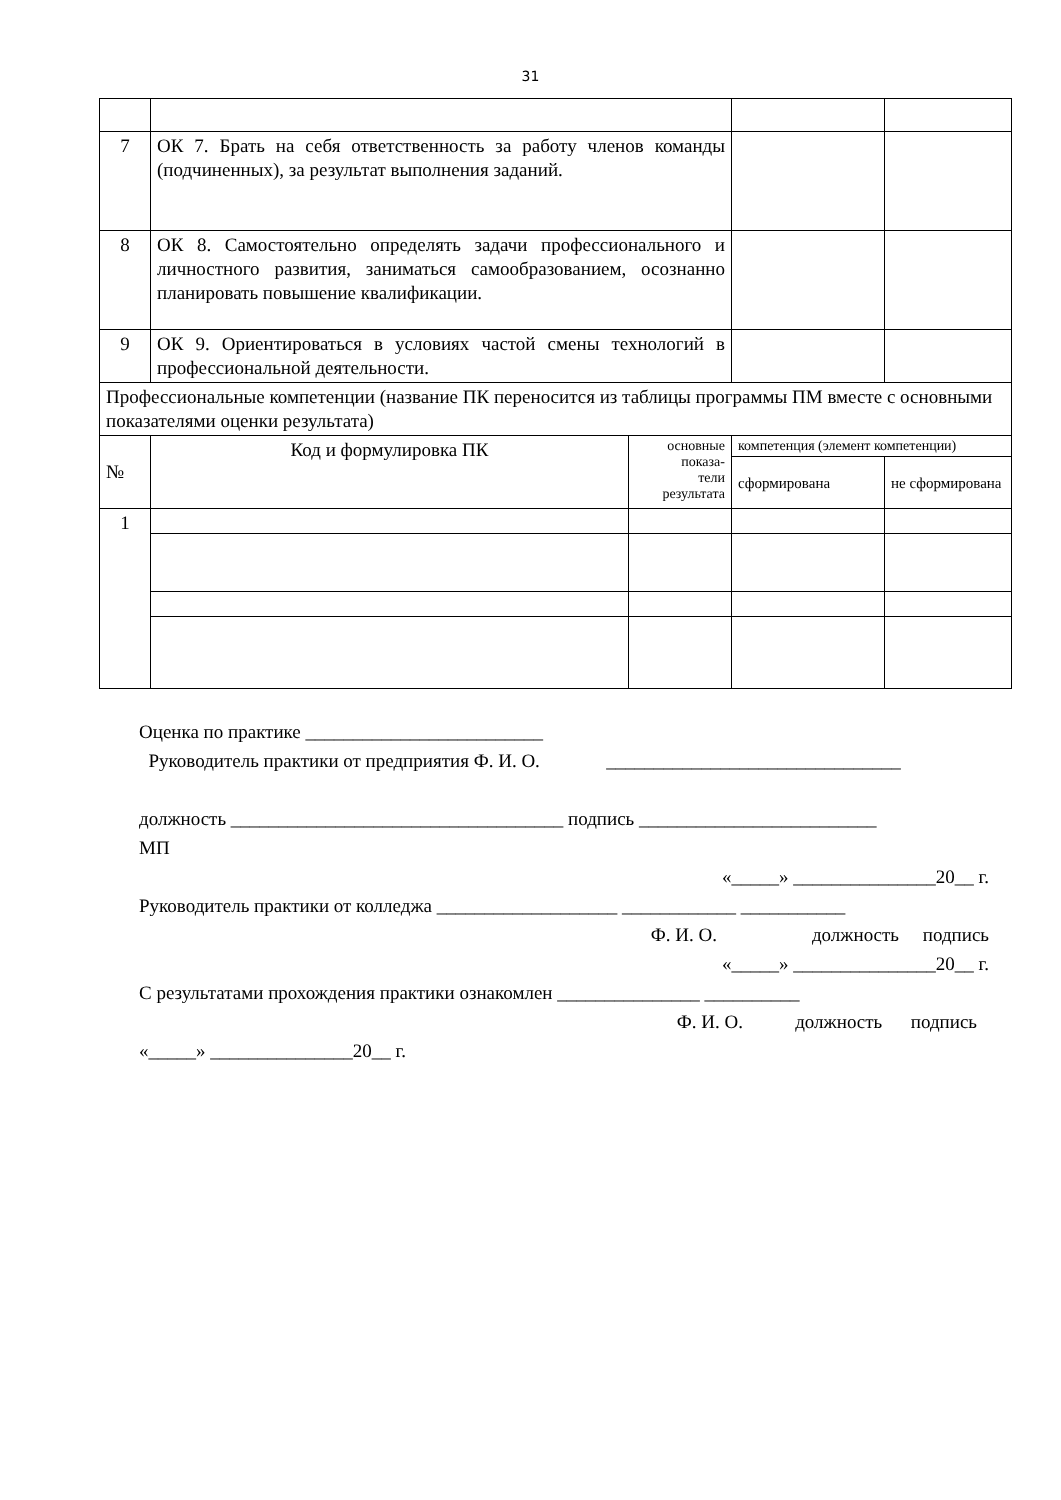31
| 7 | ОК 7. Брать на себя ответственность за работу членов команды (подчиненных), за результат выполнения заданий. | | | | |
| 8 | ОК 8. Самостоятельно определять задачи профессионального и личностного развития, заниматься самообразованием, осознанно планировать повышение квалификации. | | | | |
| 9 | ОК 9. Ориентироваться в условиях частой смены технологий в профессиональной деятельности. | | | | |
| Профессиональные компетенции (название ПК переносится из таблицы программы ПМ вместе с основными показателями оценки результата) | | | | | |
| № | Код и формулировка ПК | основные показа- тели результата | компетенция (элемент компетенции) | | |
| | | | сформирована | | не сформирована |
| 1 | | | | | |
Оценка по практике _________________________
Руководитель практики от предприятия Ф. И. О. _______________________________
должность ___________________________________ подпись _________________________
МП
«_____» _______________20__ г.
Руководитель практики от колледжа ___________________ ____________ ___________
Ф. И. О. должность подпись
«_____» _______________20__ г.
С результатами прохождения практики ознакомлен _______________ __________
Ф. И. О. должность подпись
«_____» _______________20__ г.